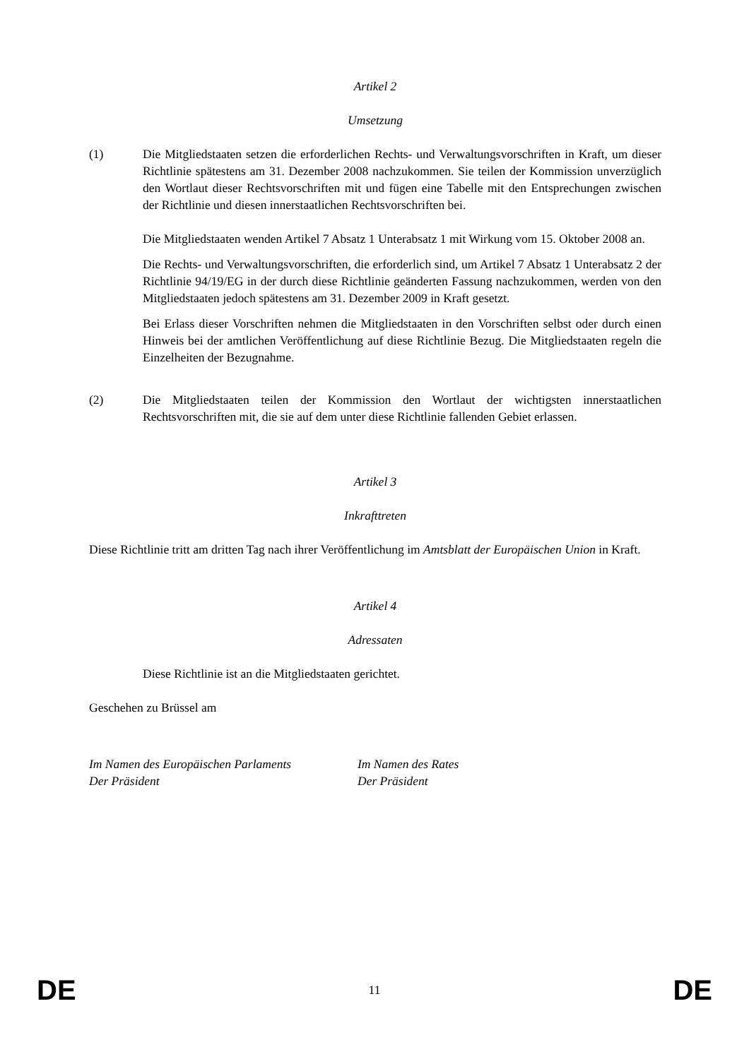Artikel 2
Umsetzung
(1) Die Mitgliedstaaten setzen die erforderlichen Rechts- und Verwaltungsvorschriften in Kraft, um dieser Richtlinie spätestens am 31. Dezember 2008 nachzukommen. Sie teilen der Kommission unverzüglich den Wortlaut dieser Rechtsvorschriften mit und fügen eine Tabelle mit den Entsprechungen zwischen der Richtlinie und diesen innerstaatlichen Rechtsvorschriften bei.
Die Mitgliedstaaten wenden Artikel 7 Absatz 1 Unterabsatz 1 mit Wirkung vom 15. Oktober 2008 an.
Die Rechts- und Verwaltungsvorschriften, die erforderlich sind, um Artikel 7 Absatz 1 Unterabsatz 2 der Richtlinie 94/19/EG in der durch diese Richtlinie geänderten Fassung nachzukommen, werden von den Mitgliedstaaten jedoch spätestens am 31. Dezember 2009 in Kraft gesetzt.
Bei Erlass dieser Vorschriften nehmen die Mitgliedstaaten in den Vorschriften selbst oder durch einen Hinweis bei der amtlichen Veröffentlichung auf diese Richtlinie Bezug. Die Mitgliedstaaten regeln die Einzelheiten der Bezugnahme.
(2) Die Mitgliedstaaten teilen der Kommission den Wortlaut der wichtigsten innerstaatlichen Rechtsvorschriften mit, die sie auf dem unter diese Richtlinie fallenden Gebiet erlassen.
Artikel 3
Inkrafttreten
Diese Richtlinie tritt am dritten Tag nach ihrer Veröffentlichung im Amtsblatt der Europäischen Union in Kraft.
Artikel 4
Adressaten
Diese Richtlinie ist an die Mitgliedstaaten gerichtet.
Geschehen zu Brüssel am
Im Namen des Europäischen Parlaments
Der Präsident
Im Namen des Rates
Der Präsident
DE 11 DE